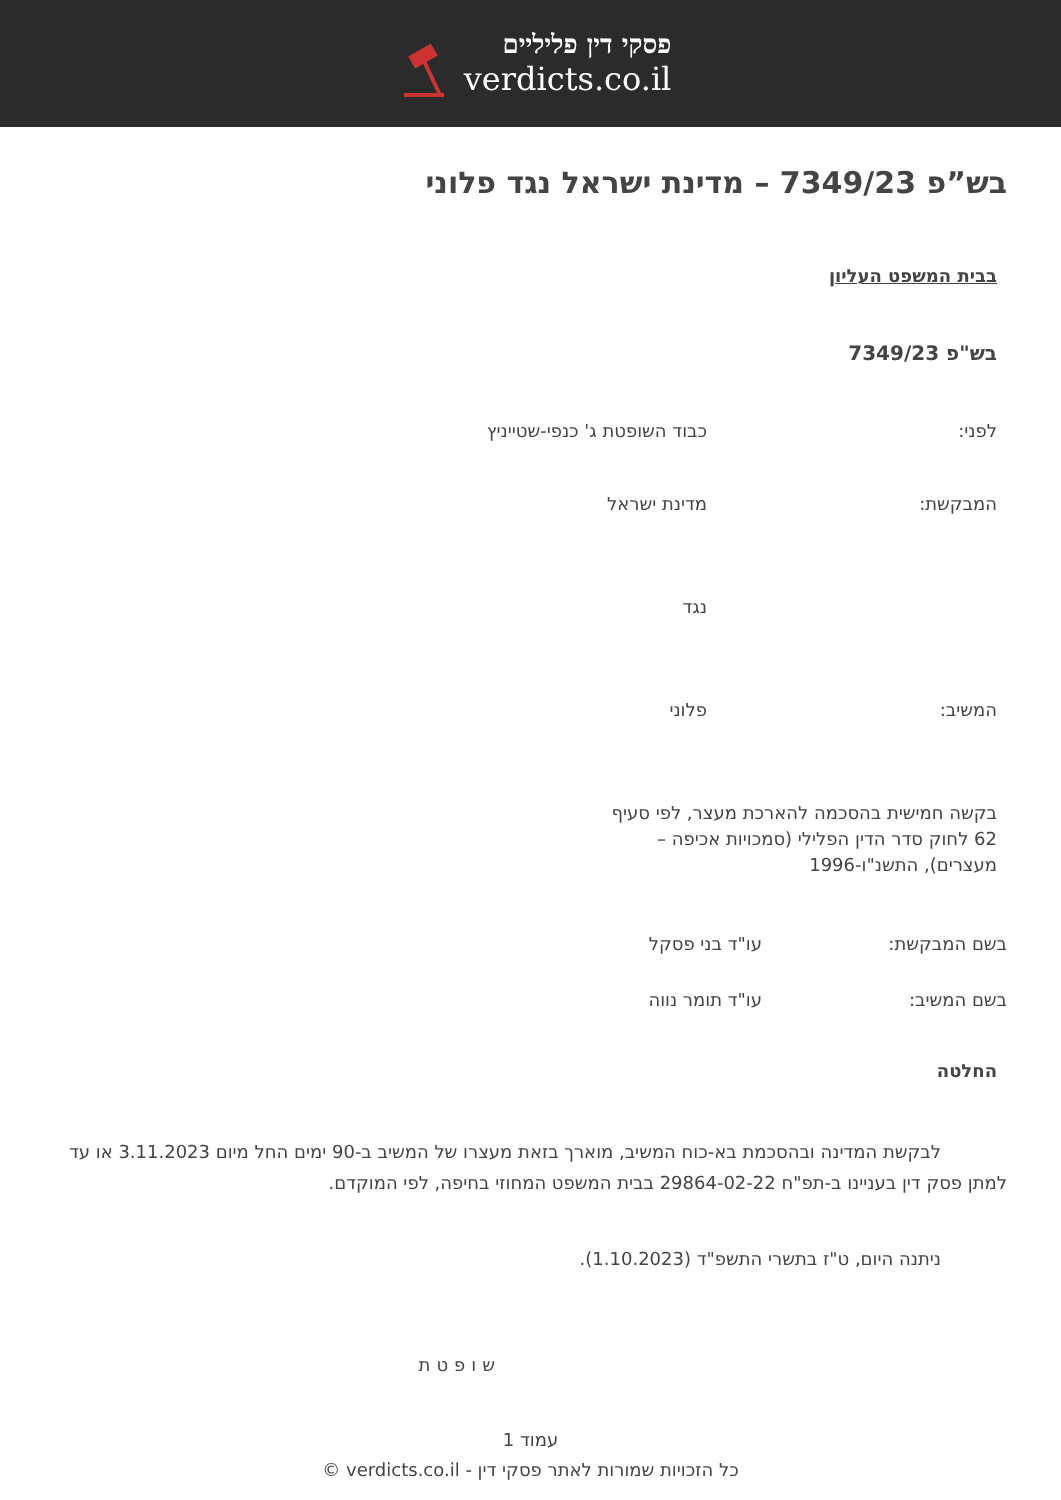פסקי דין פליליים
verdicts.co.il
בש”פ 7349/23 – מדינת ישראל נגד פלוני
בבית המשפט העליון
בש"פ 7349/23
לפני: כבוד השופטת ג' כנפי-שטייניץ
המבקשת: מדינת ישראל
נגד
המשיב: פלוני
בקשה חמישית בהסכמה להארכת מעצר, לפי סעיף 62 לחוק סדר הדין הפלילי (סמכויות אכיפה – מעצרים), התשנ"ו-1996
בשם המבקשת: עו"ד בני פסקל
בשם המשיב: עו"ד תומר נווה
החלטה
לבקשת המדינה ובהסכמת בא-כוח המשיב, מוארך בזאת מעצרו של המשיב ב-90 ימים החל מיום 3.11.2023 או עד למתן פסק דין בעניינו ב-תפ"ח 29864-02-22 בבית המשפט המחוזי בחיפה, לפי המוקדם.
ניתנה היום, ט"ז בתשרי התשפ"ד (1.10.2023).
שופטת
עמוד 1
כל הזכויות שמורות לאתר פסקי דין - verdicts.co.il ©